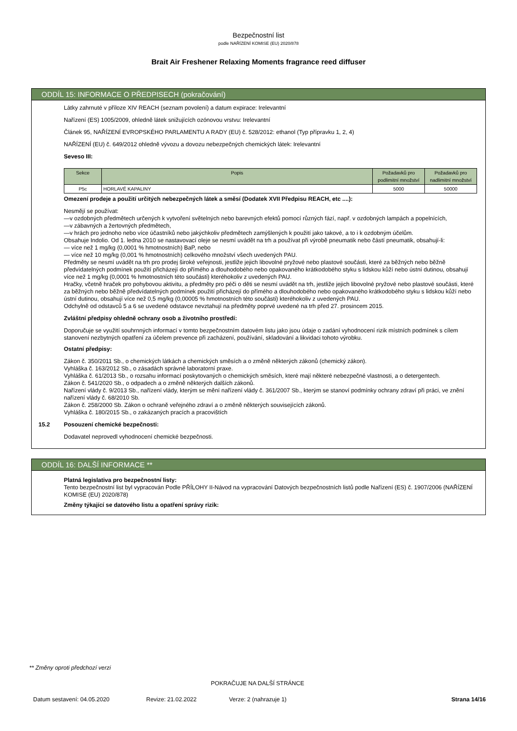Bezpečnostní list
podle NAŘÍZENÍ KOMISE (EU) 2020/878
Brait Air Freshener Relaxing Moments fragrance reed diffuser
ODDÍL 15: INFORMACE O PŘEDPISECH (pokračování)
Látky zahrnuté v příloze XIV REACH (seznam povolení) a datum expirace: Irelevantní
Nařízení (ES) 1005/2009, ohledně látek snižujících ozónovou vrstvu: Irelevantní
Článek 95, NAŘÍZENÍ EVROPSKÉHO PARLAMENTU A RADY (EU) č. 528/2012: ethanol (Typ přípravku 1, 2, 4)
NAŘÍZENÍ (EU) č. 649/2012 ohledně vývozu a dovozu nebezpečných chemických látek: Irelevantní
Seveso III:
| Sekce | Popis | Požadavků pro podlimitní množství | Požadavků pro nadlimitní množství |
| --- | --- | --- | --- |
| P5c | HORLAVÉ KAPALINY | 5000 | 50000 |
Omezení prodeje a použití určitých nebezpečných látek a směsí (Dodatek XVII Předpisu REACH, etc ....):
Nesmějí se používat:
—v ozdobných předmětech určených k vytvoření světelných nebo barevných efektů pomocí různých fází, např. v ozdobných lampách a popelnících,
—v zábavných a žertovných předmětech,
—v hrách pro jednoho nebo více účastníků nebo jakýchkoliv předmětech zamýšlených k použití jako takové, a to i k ozdobným účelům.
Obsahuje Indolio. Od 1. ledna 2010 se nastavovací oleje se nesmí uvádět na trh a používat při výrobě pneumatik nebo částí pneumatik, obsahují-li:
— více než 1 mg/kg (0,0001 % hmotnostních) BaP, nebo
— více než 10 mg/kg (0,001 % hmotnostních) celkového množství všech uvedených PAU.
Předměty se nesmí uvádět na trh pro prodej široké veřejnosti, jestliže jejich libovolné pryžové nebo plastové součásti, které za běžných nebo běžně předvídatelných podmínek použití přicházejí do přímého a dlouhodobého nebo opakovaného krátkodobého styku s lidskou kůží nebo ústní dutinou, obsahují více než 1 mg/kg (0,0001 % hmotnostních této součásti) kteréhokoliv z uvedených PAU.
Hračky, včetně hraček pro pohybovou aktivitu, a předměty pro péči o děti se nesmí uvádět na trh, jestliže jejich libovolné pryžové nebo plastové součásti, které za běžných nebo běžně předvídatelných podmínek použití přicházejí do přímého a dlouhodobého nebo opakovaného krátkodobého styku s lidskou kůží nebo ústní dutinou, obsahují více než 0,5 mg/kg (0,00005 % hmotnostních této součásti) kteréhokoliv z uvedených PAU.
Odchylně od odstavců 5 a 6 se uvedené odstavce nevztahují na předměty poprvé uvedené na trh před 27. prosincem 2015.
Zvláštní předpisy ohledně ochrany osob a životního prostředí:
Doporučuje se využití souhrnných informací v tomto bezpečnostním datovém listu jako jsou údaje o zadání vyhodnocení rizik místních podmínek s cílem stanovení nezbytných opatření za účelem prevence při zacházení, používání, skladování a likvidaci tohoto výrobku.
Ostatní předpisy:
Zákon č. 350/2011 Sb., o chemických látkách a chemických směsích a o změně některých zákonů (chemický zákon).
Vyhláška č. 163/2012 Sb., o zásadách správné laboratorní praxe.
Vyhláška č. 61/2013 Sb., o rozsahu informací poskytovaných o chemických směsích, které mají některé nebezpečné vlastnosti, a o detergentech.
Zákon č. 541/2020 Sb., o odpadech a o změně některých dalších zákonů.
Nařízení vlády č. 9/2013 Sb., nařízení vlády, kterým se mění nařízení vlády č. 361/2007 Sb., kterým se stanoví podmínky ochrany zdraví při práci, ve znění nařízení vlády č. 68/2010 Sb.
Zákon č. 258/2000 Sb. Zákon o ochraně veřejného zdraví a o změně některých souvisejících zákonů.
Vyhláška č. 180/2015 Sb., o zakázaných pracích a pracovištích
15.2 Posouzení chemické bezpečnosti:
Dodavatel neprovedl vyhodnocení chemické bezpečnosti.
ODDÍL 16: DALŠÍ INFORMACE **
Platná legislativa pro bezpečnostní listy:
Tento bezpečnostní list byl vypracován Podle PŘÍLOHY II-Návod na vypracování Datových bezpečnostních listů podle Nařízení (ES) č. 1907/2006 (NAŘÍZENÍ KOMISE (EU) 2020/878)
Změny týkající se datového listu a opatření správy rizik:
** Změny oproti předchozí verzi
POKRAČUJE NA DALŠÍ STRÁNCE
Datum sestavení: 04.05.2020 Revize: 21.02.2022 Verze: 2 (nahrazuje 1) Strana 14/16